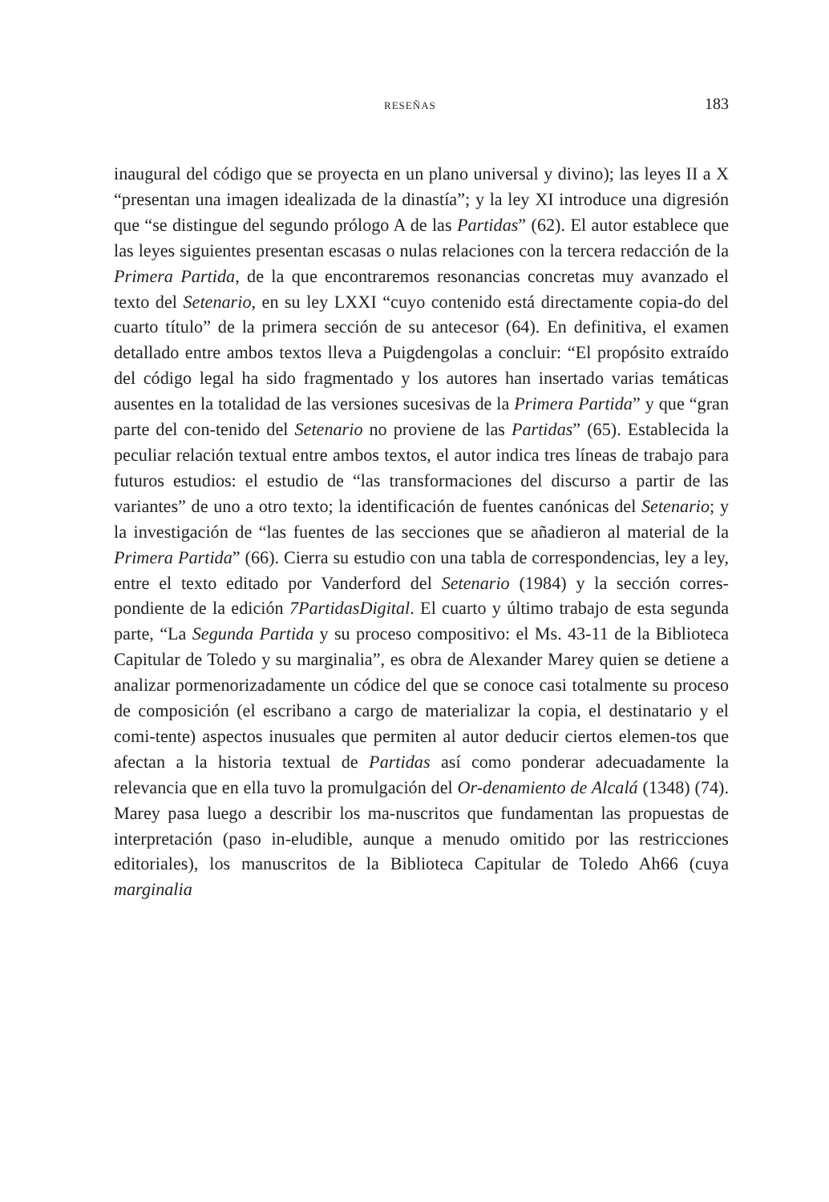RESEÑAS 183
inaugural del código que se proyecta en un plano universal y divino); las leyes II a X “presentan una imagen idealizada de la dinastía”; y la ley XI introduce una digresión que “se distingue del segundo prólogo A de las Partidas” (62). El autor establece que las leyes siguientes presentan escasas o nulas relaciones con la tercera redacción de la Primera Partida, de la que encontraremos resonancias concretas muy avanzado el texto del Setenario, en su ley LXXI “cuyo contenido está directamente copia-do del cuarto título” de la primera sección de su antecesor (64). En definitiva, el examen detallado entre ambos textos lleva a Puigdengolas a concluir: “El propósito extraído del código legal ha sido fragmentado y los autores han insertado varias temáticas ausentes en la totalidad de las versiones sucesivas de la Primera Partida” y que “gran parte del con-tenido del Setenario no proviene de las Partidas” (65). Establecida la peculiar relación textual entre ambos textos, el autor indica tres líneas de trabajo para futuros estudios: el estudio de “las transformaciones del discurso a partir de las variantes” de uno a otro texto; la identificación de fuentes canónicas del Setenario; y la investigación de “las fuentes de las secciones que se añadieron al material de la Primera Partida” (66). Cierra su estudio con una tabla de correspondencias, ley a ley, entre el texto editado por Vanderford del Setenario (1984) y la sección corres-pondiente de la edición 7PartidasDigital. El cuarto y último trabajo de esta segunda parte, “La Segunda Partida y su proceso compositivo: el Ms. 43-11 de la Biblioteca Capitular de Toledo y su marginalia”, es obra de Alexander Marey quien se detiene a analizar pormenorizadamente un códice del que se conoce casi totalmente su proceso de composición (el escribano a cargo de materializar la copia, el destinatario y el comi-tente) aspectos inusuales que permiten al autor deducir ciertos elemen-tos que afectan a la historia textual de Partidas así como ponderar adecuadamente la relevancia que en ella tuvo la promulgación del Or-denamiento de Alcalá (1348) (74). Marey pasa luego a describir los ma-nuscritos que fundamentan las propuestas de interpretación (paso in-eludible, aunque a menudo omitido por las restricciones editoriales), los manuscritos de la Biblioteca Capitular de Toledo Ah66 (cuya marginalia